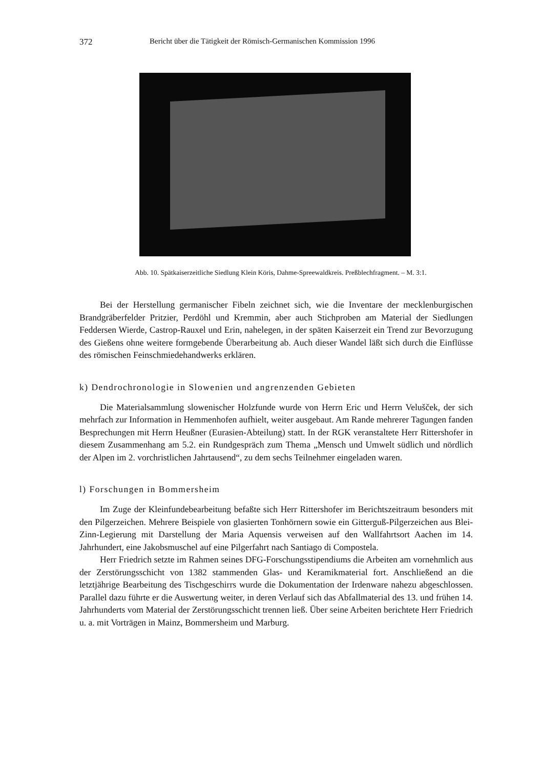372 Bericht über die Tätigkeit der Römisch-Germanischen Kommission 1996
Abb. 10. Spätkaiserzeitliche Siedlung Klein Köris, Dahme-Spreewaldkreis. Preßblechfragment. – M. 3:1.
Bei der Herstellung germanischer Fibeln zeichnet sich, wie die Inventare der mecklenburgischen Brandgräberfelder Pritzier, Perdöhl und Kremmin, aber auch Stichproben am Material der Siedlungen Feddersen Wierde, Castrop-Rauxel und Erin, nahelegen, in der späten Kaiserzeit ein Trend zur Bevorzugung des Gießens ohne weitere formgebende Überarbeitung ab. Auch dieser Wandel läßt sich durch die Einflüsse des römischen Feinschmiedehandwerks erklären.
k) Dendrochronologie in Slowenien und angrenzenden Gebieten
Die Materialsammlung slowenischer Holzfunde wurde von Herrn Eric und Herrn Velušček, der sich mehrfach zur Information in Hemmenhofen aufhielt, weiter ausgebaut. Am Rande mehrerer Tagungen fanden Besprechungen mit Herrn Heußner (Eurasien-Abteilung) statt. In der RGK veranstaltete Herr Rittershofer in diesem Zusammenhang am 5.2. ein Rundgespräch zum Thema „Mensch und Umwelt südlich und nördlich der Alpen im 2. vorchristlichen Jahrtausend“, zu dem sechs Teilnehmer eingeladen waren.
l) Forschungen in Bommersheim
Im Zuge der Kleinfundebearbeitung befaßte sich Herr Rittershofer im Berichtszeitraum besonders mit den Pilgerzeichen. Mehrere Beispiele von glasierten Tonhörnern sowie ein Gitterguß-Pilgerzeichen aus Blei-Zinn-Legierung mit Darstellung der Maria Aquensis verweisen auf den Wallfahrtsort Aachen im 14. Jahrhundert, eine Jakobsmuschel auf eine Pilgerfahrt nach Santiago di Compostela.
Herr Friedrich setzte im Rahmen seines DFG-Forschungsstipendiums die Arbeiten am vornehmlich aus der Zerstörungsschicht von 1382 stammenden Glas- und Keramikmaterial fort. Anschließend an die letztjährige Bearbeitung des Tischgeschirrs wurde die Dokumentation der Irdenware nahezu abgeschlossen. Parallel dazu führte er die Auswertung weiter, in deren Verlauf sich das Abfallmaterial des 13. und frühen 14. Jahrhunderts vom Material der Zerstörungsschicht trennen ließ. Über seine Arbeiten berichtete Herr Friedrich u. a. mit Vorträgen in Mainz, Bommersheim und Marburg.